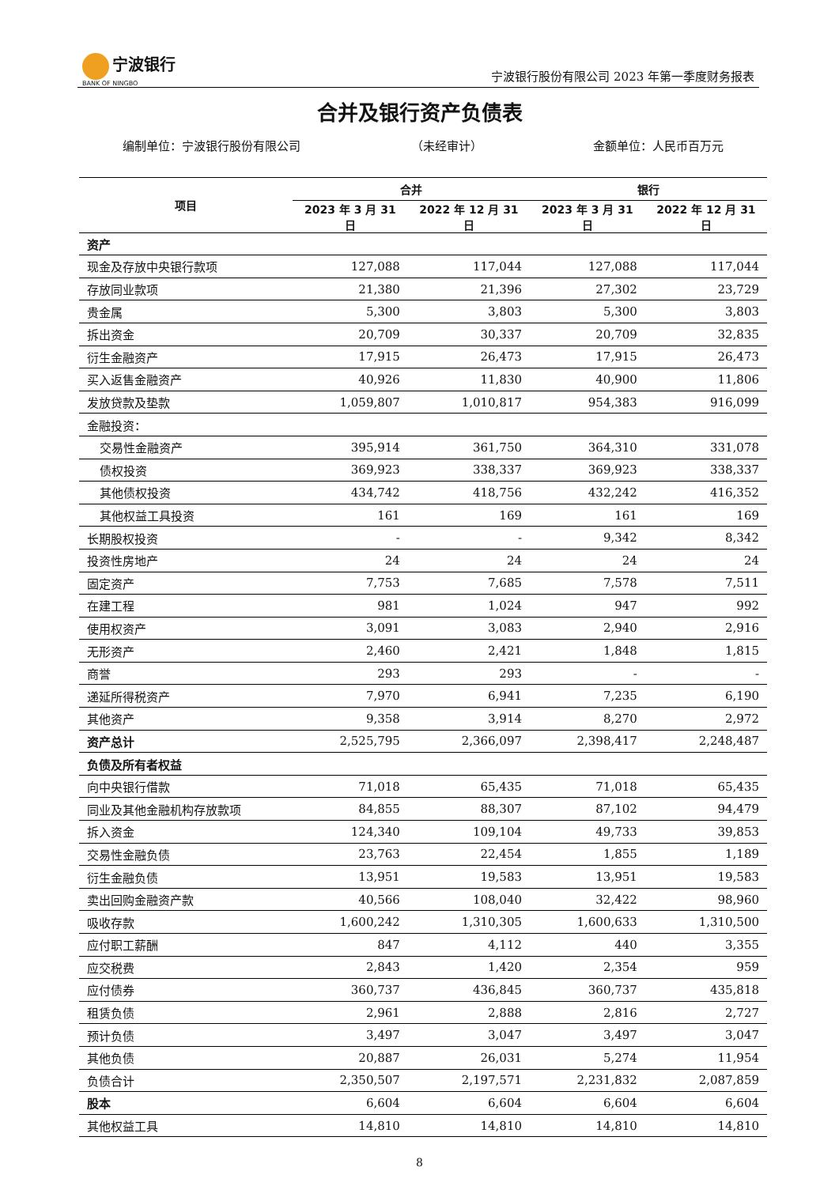宁波银行
BANK OF NINGBO
宁波银行股份有限公司 2023 年第一季度财务报表
合并及银行资产负债表
编制单位：宁波银行股份有限公司 （未经审计） 金额单位：人民币百万元
| 项目 | 合并 | | 银行 | |
| --- | --- | --- | --- | --- |
| | 2023 年 3 月 31 日 | 2022 年 12 月 31 日 | 2023 年 3 月 31 日 | 2022 年 12 月 31 日 |
| 资产 | | | | |
| 现金及存放中央银行款项 | 127,088 | 117,044 | 127,088 | 117,044 |
| 存放同业款项 | 21,380 | 21,396 | 27,302 | 23,729 |
| 贵金属 | 5,300 | 3,803 | 5,300 | 3,803 |
| 拆出资金 | 20,709 | 30,337 | 20,709 | 32,835 |
| 衍生金融资产 | 17,915 | 26,473 | 17,915 | 26,473 |
| 买入返售金融资产 | 40,926 | 11,830 | 40,900 | 11,806 |
| 发放贷款及垫款 | 1,059,807 | 1,010,817 | 954,383 | 916,099 |
| 金融投资： | | | | |
| 交易性金融资产 | 395,914 | 361,750 | 364,310 | 331,078 |
| 债权投资 | 369,923 | 338,337 | 369,923 | 338,337 |
| 其他债权投资 | 434,742 | 418,756 | 432,242 | 416,352 |
| 其他权益工具投资 | 161 | 169 | 161 | 169 |
| 长期股权投资 | - | - | 9,342 | 8,342 |
| 投资性房地产 | 24 | 24 | 24 | 24 |
| 固定资产 | 7,753 | 7,685 | 7,578 | 7,511 |
| 在建工程 | 981 | 1,024 | 947 | 992 |
| 使用权资产 | 3,091 | 3,083 | 2,940 | 2,916 |
| 无形资产 | 2,460 | 2,421 | 1,848 | 1,815 |
| 商誉 | 293 | 293 | - | - |
| 递延所得税资产 | 7,970 | 6,941 | 7,235 | 6,190 |
| 其他资产 | 9,358 | 3,914 | 8,270 | 2,972 |
| 资产总计 | 2,525,795 | 2,366,097 | 2,398,417 | 2,248,487 |
| 负债及所有者权益 | | | | |
| 向中央银行借款 | 71,018 | 65,435 | 71,018 | 65,435 |
| 同业及其他金融机构存放款项 | 84,855 | 88,307 | 87,102 | 94,479 |
| 拆入资金 | 124,340 | 109,104 | 49,733 | 39,853 |
| 交易性金融负债 | 23,763 | 22,454 | 1,855 | 1,189 |
| 衍生金融负债 | 13,951 | 19,583 | 13,951 | 19,583 |
| 卖出回购金融资产款 | 40,566 | 108,040 | 32,422 | 98,960 |
| 吸收存款 | 1,600,242 | 1,310,305 | 1,600,633 | 1,310,500 |
| 应付职工薪酬 | 847 | 4,112 | 440 | 3,355 |
| 应交税费 | 2,843 | 1,420 | 2,354 | 959 |
| 应付债券 | 360,737 | 436,845 | 360,737 | 435,818 |
| 租赁负债 | 2,961 | 2,888 | 2,816 | 2,727 |
| 预计负债 | 3,497 | 3,047 | 3,497 | 3,047 |
| 其他负债 | 20,887 | 26,031 | 5,274 | 11,954 |
| 负债合计 | 2,350,507 | 2,197,571 | 2,231,832 | 2,087,859 |
| 股本 | 6,604 | 6,604 | 6,604 | 6,604 |
| 其他权益工具 | 14,810 | 14,810 | 14,810 | 14,810 |
8